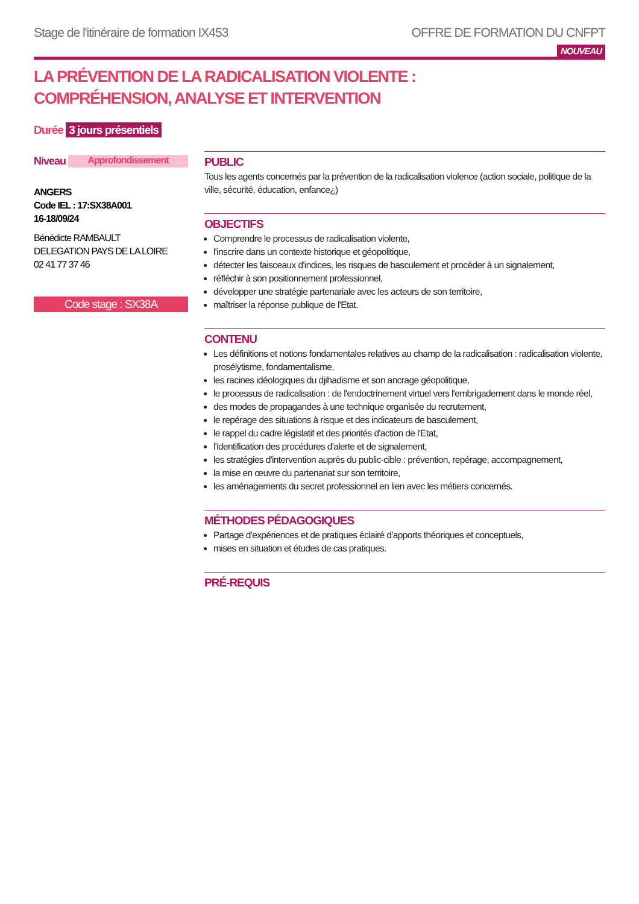Stage de l'itinéraire de formation IX453 OFFRE DE FORMATION DU CNFPT
NOUVEAU
LA PRÉVENTION DE LA RADICALISATION VIOLENTE :
COMPRÉHENSION, ANALYSE ET INTERVENTION
Durée 3 jours présentiels
Niveau Approfondissement
ANGERS
Code IEL : 17:SX38A001
16-18/09/24
Bénédicte RAMBAULT
DELEGATION PAYS DE LA LOIRE
02 41 77 37 46
Code stage : SX38A
PUBLIC
Tous les agents concernés par la prévention de la radicalisation violence (action sociale, politique de la ville, sécurité, éducation, enfance¿)
OBJECTIFS
Comprendre le processus de radicalisation violente,
l'inscrire dans un contexte historique et géopolitique,
détecter les faisceaux d'indices, les risques de basculement et procéder à un signalement,
réfléchir à son positionnement professionnel,
développer une stratégie partenariale avec les acteurs de son territoire,
maîtriser la réponse publique de l'Etat.
CONTENU
Les définitions et notions fondamentales relatives au champ de la radicalisation : radicalisation violente, prosélytisme, fondamentalisme,
les racines idéologiques du djihadisme et son ancrage géopolitique,
le processus de radicalisation : de l'endoctrinement virtuel vers l'embrigadement dans le monde réel,
des modes de propagandes à une technique organisée du recrutement,
le repérage des situations à risque et des indicateurs de basculement,
le rappel du cadre législatif et des priorités d'action de l'Etat,
l'identification des procédures d'alerte et de signalement,
les stratégies d'intervention auprès du public-cible : prévention, repérage, accompagnement,
la mise en œuvre du partenariat sur son territoire,
les aménagements du secret professionnel en lien avec les métiers concernés.
MÉTHODES PÉDAGOGIQUES
Partage d'expériences et de pratiques éclairé d'apports théoriques et conceptuels,
mises en situation et études de cas pratiques.
PRÉ-REQUIS